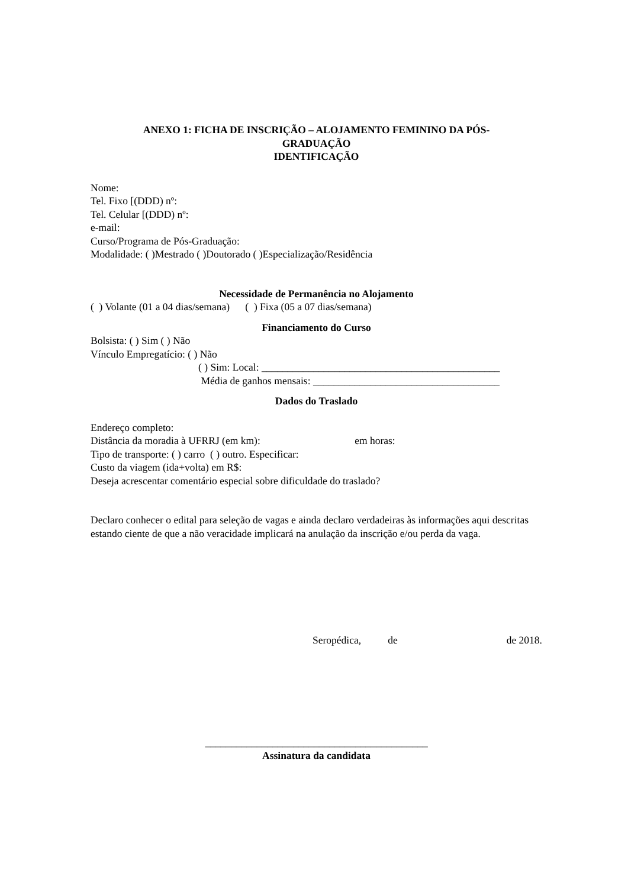ANEXO 1: FICHA DE INSCRIÇÃO – ALOJAMENTO FEMININO DA PÓS-
GRADUAÇÃO
IDENTIFICAÇÃO
Nome:
Tel. Fixo [(DDD) nº:
Tel. Celular [(DDD) nº:
e-mail:
Curso/Programa de Pós-Graduação:
Modalidade: ( )Mestrado ( )Doutorado ( )Especialização/Residência
Necessidade de Permanência no Alojamento
( ) Volante (01 a 04 dias/semana) ( ) Fixa (05 a 07 dias/semana)
Financiamento do Curso
Bolsista: ( ) Sim ( ) Não
Vínculo Empregatício: ( ) Não
( ) Sim: Local: ______________________________________________
Média de ganhos mensais: ____________________________________
Dados do Traslado
Endereço completo:
Distância da moradia à UFRRJ (em km): em horas:
Tipo de transporte: ( ) carro ( ) outro. Especificar:
Custo da viagem (ida+volta) em R$:
Deseja acrescentar comentário especial sobre dificuldade do traslado?
Declaro conhecer o edital para seleção de vagas e ainda declaro verdadeiras às informações aqui descritas estando ciente de que a não veracidade implicará na anulação da inscrição e/ou perda da vaga.
Seropédica, de de 2018.
___________________________________________
Assinatura da candidata